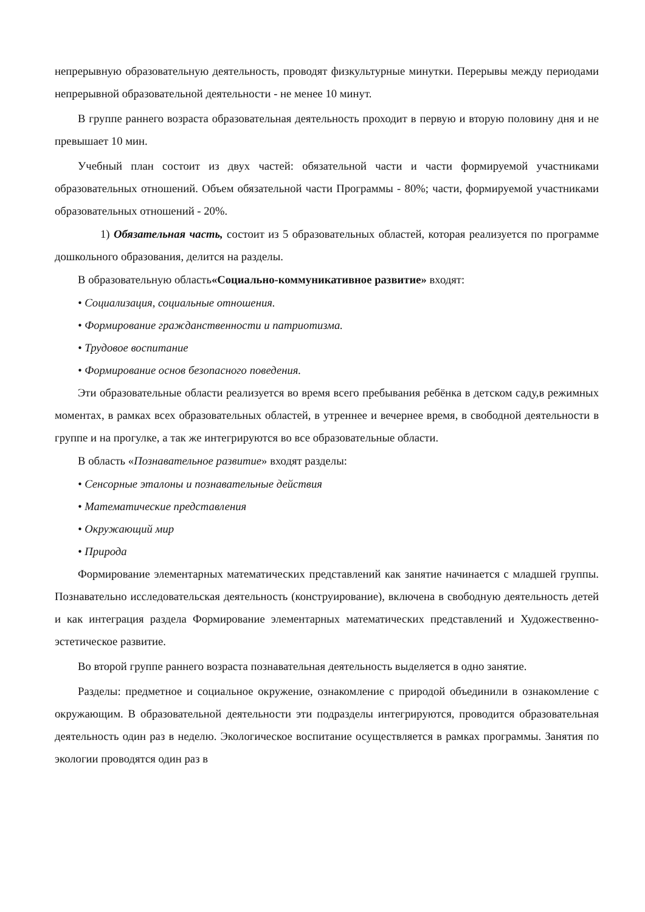непрерывную образовательную деятельность, проводят физкультурные минутки. Перерывы между периодами непрерывной образовательной деятельности - не менее 10 минут.
В группе раннего возраста образовательная деятельность проходит в первую и вторую половину дня и не превышает 10 мин.
Учебный план состоит из двух частей: обязательной части и части формируемой участниками образовательных отношений. Объем обязательной части Программы - 80%; части, формируемой участниками образовательных отношений - 20%.
1) Обязательная часть, состоит из 5 образовательных областей, которая реализуется по программе дошкольного образования, делится на разделы.
В образовательную область«Социально-коммуникативное развитие» входят:
• Социализация, социальные отношения.
• Формирование гражданственности и патриотизма.
• Трудовое воспитание
• Формирование основ безопасного поведения.
Эти образовательные области реализуется во время всего пребывания ребёнка в детском саду,в режимных моментах, в рамках всех образовательных областей, в утреннее и вечернее время, в свободной деятельности в группе и на прогулке, а так же интегрируются во все образовательные области.
В область «Познавательное развитие» входят разделы:
• Сенсорные эталоны и познавательные действия
• Математические представления
• Окружающий мир
• Природа
Формирование элементарных математических представлений как занятие начинается с младшей группы. Познавательно исследовательская деятельность (конструирование), включена в свободную деятельность детей и как интеграция раздела Формирование элементарных математических представлений и Художественно-эстетическое развитие.
Во второй группе раннего возраста познавательная деятельность выделяется в одно занятие.
Разделы: предметное и социальное окружение, ознакомление с природой объединили в ознакомление с окружающим. В образовательной деятельности эти подразделы интегрируются, проводится образовательная деятельность один раз в неделю. Экологическое воспитание осуществляется в рамках программы. Занятия по экологии проводятся один раз в